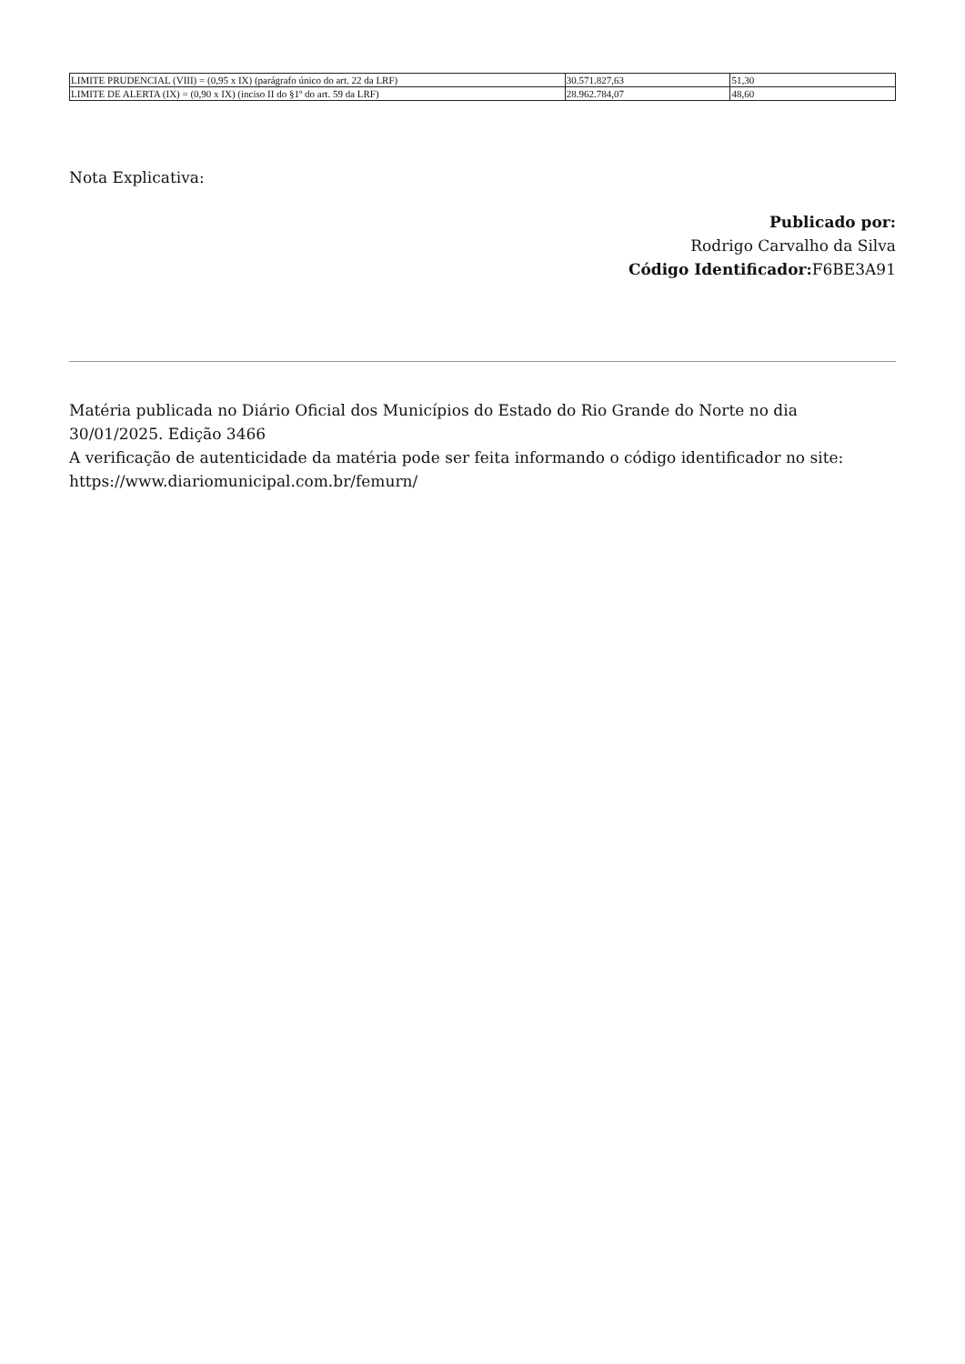| LIMITE PRUDENCIAL (VIII) = (0,95 x IX) (parágrafo único do art. 22 da LRF) | 30.571.827,63 | 51,30 |
| LIMITE DE ALERTA (IX) = (0,90 x IX) (inciso II do §1º do art. 59 da LRF) | 28.962.784,07 | 48,60 |
Nota Explicativa:
Publicado por:
Rodrigo Carvalho da Silva
Código Identificador: F6BE3A91
Matéria publicada no Diário Oficial dos Municípios do Estado do Rio Grande do Norte no dia 30/01/2025. Edição 3466
A verificação de autenticidade da matéria pode ser feita informando o código identificador no site: https://www.diariomunicipal.com.br/femurn/